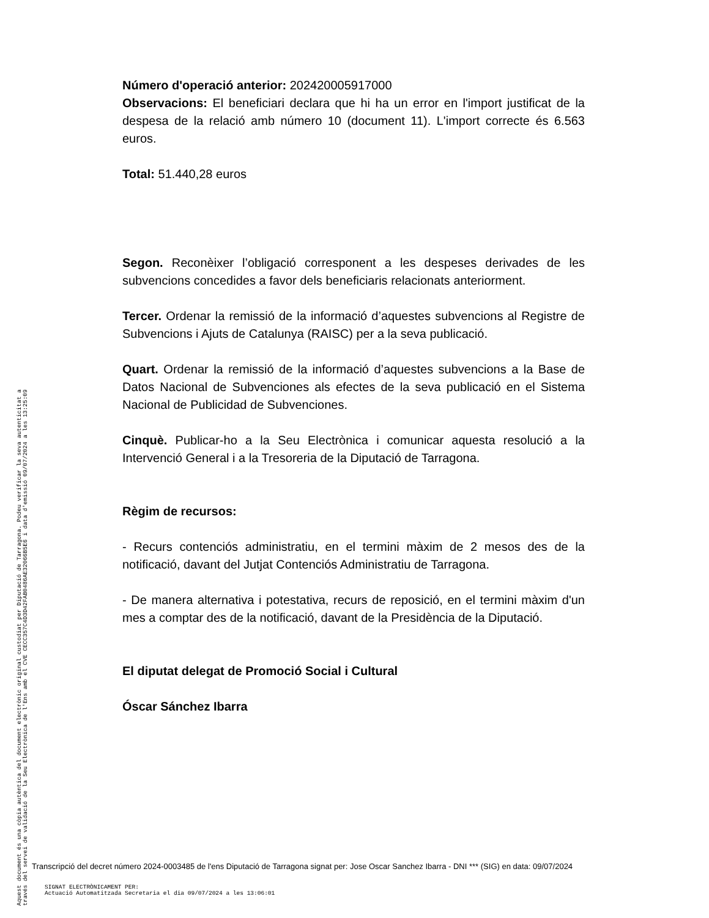Número d'operació anterior: 202420005917000
Observacions: El beneficiari declara que hi ha un error en l'import justificat de la despesa de la relació amb número 10 (document 11). L'import correcte és 6.563 euros.
Total: 51.440,28 euros
Segon. Reconèixer l’obligació corresponent a les despeses derivades de les subvencions concedides a favor dels beneficiaris relacionats anteriorment.
Tercer. Ordenar la remissió de la informació d’aquestes subvencions al Registre de Subvencions i Ajuts de Catalunya (RAISC) per a la seva publicació.
Quart. Ordenar la remissió de la informació d’aquestes subvencions a la Base de Datos Nacional de Subvenciones als efectes de la seva publicació en el Sistema Nacional de Publicidad de Subvenciones.
Cinquè. Publicar-ho a la Seu Electrònica i comunicar aquesta resolució a la Intervenció General i a la Tresoreria de la Diputació de Tarragona.
Règim de recursos:
- Recurs contenciós administratiu, en el termini màxim de 2 mesos des de la notificació, davant del Jutjat Contenciós Administratiu de Tarragona.
- De manera alternativa i potestativa, recurs de reposició, en el termini màxim d'un mes a comptar des de la notificació, davant de la Presidència de la Diputació.
El diputat delegat de Promoció Social i Cultural
Óscar Sánchez Ibarra
Aquest document és una còpia autèntica del document electrònic original custodiat per Diputació de Tarragona. Podeu verificar la seva autenticitat a
través del servei de validació de la Seu Electrònica de l'Ens amb el CVE CECC357C4D3D42FAB0486AE32066B5E6 i data d'emissió 09/07/2024 a les 13:25:09
Transcripció del decret número 2024-0003485 de l'ens Diputació de Tarragona signat per: Jose Oscar Sanchez Ibarra - DNI *** (SIG) en data: 09/07/2024
SIGNAT ELECTRÒNICAMENT PER:
Actuació Automatitzada Secretaria el dia 09/07/2024 a les 13:06:01